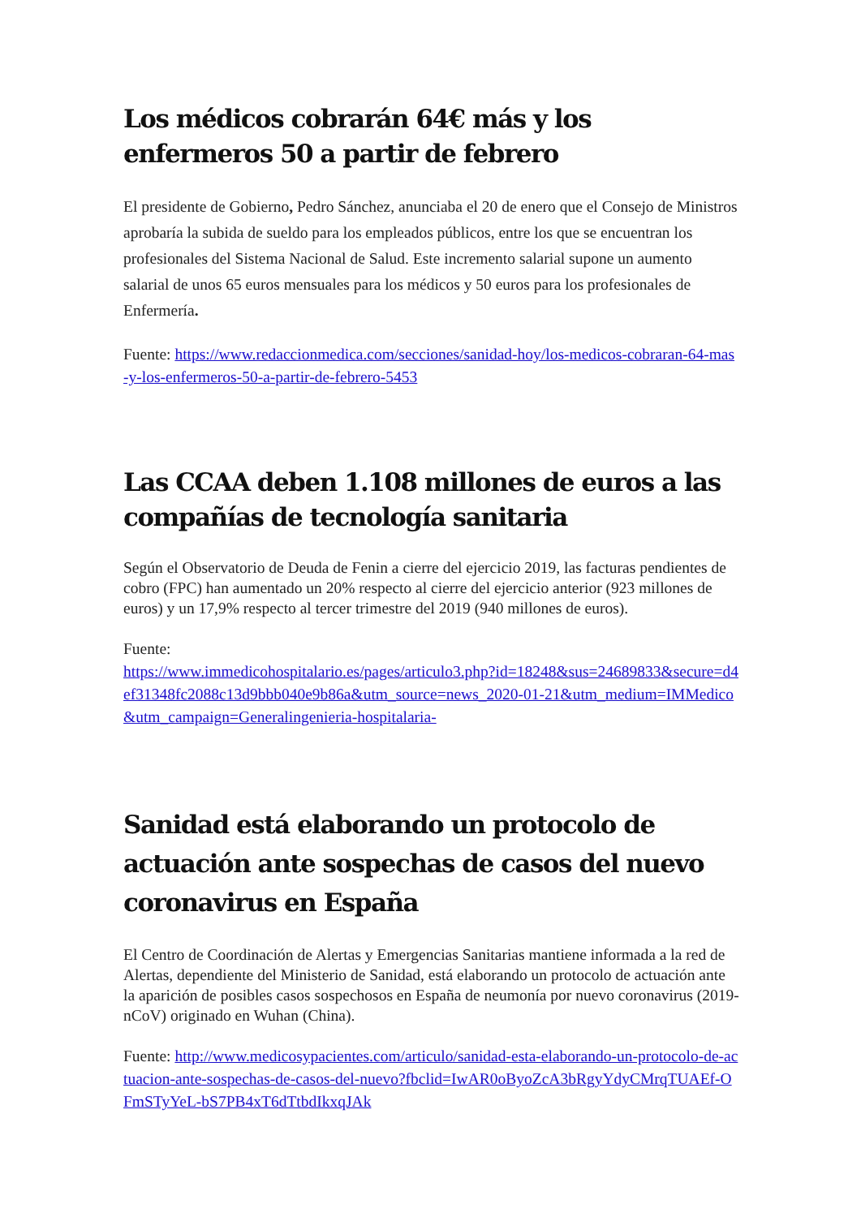Los médicos cobrarán 64€ más y los enfermeros 50 a partir de febrero
El presidente de Gobierno, Pedro Sánchez, anunciaba el 20 de enero que el Consejo de Ministros aprobaría la subida de sueldo para los empleados públicos, entre los que se encuentran los profesionales del Sistema Nacional de Salud. Este incremento salarial supone un aumento salarial de unos 65 euros mensuales para los médicos y 50 euros para los profesionales de Enfermería.
Fuente: https://www.redaccionmedica.com/secciones/sanidad-hoy/los-medicos-cobraran-64-mas-y-los-enfermeros-50-a-partir-de-febrero-5453
Las CCAA deben 1.108 millones de euros a las compañías de tecnología sanitaria
Según el Observatorio de Deuda de Fenin a cierre del ejercicio 2019, las facturas pendientes de cobro (FPC) han aumentado un 20% respecto al cierre del ejercicio anterior (923 millones de euros) y un 17,9% respecto al tercer trimestre del 2019 (940 millones de euros).
Fuente:
https://www.immedicohospitalario.es/pages/articulo3.php?id=18248&sus=24689833&secure=d4ef31348fc2088c13d9bbb040e9b86a&utm_source=news_2020-01-21&utm_medium=IMMedico&utm_campaign=Generalingenieria-hospitalaria-
Sanidad está elaborando un protocolo de actuación ante sospechas de casos del nuevo coronavirus en España
El Centro de Coordinación de Alertas y Emergencias Sanitarias mantiene informada a la red de Alertas, dependiente del Ministerio de Sanidad, está elaborando un protocolo de actuación ante la aparición de posibles casos sospechosos en España de neumonía por nuevo coronavirus (2019-nCoV) originado en Wuhan (China).
Fuente: http://www.medicosypacientes.com/articulo/sanidad-esta-elaborando-un-protocolo-de-actuacion-ante-sospechas-de-casos-del-nuevo?fbclid=IwAR0oByoZcA3bRgyYdyCMrqTUAEf-OFmSTyYeL-bS7PB4xT6dTtbdIkxqJAk